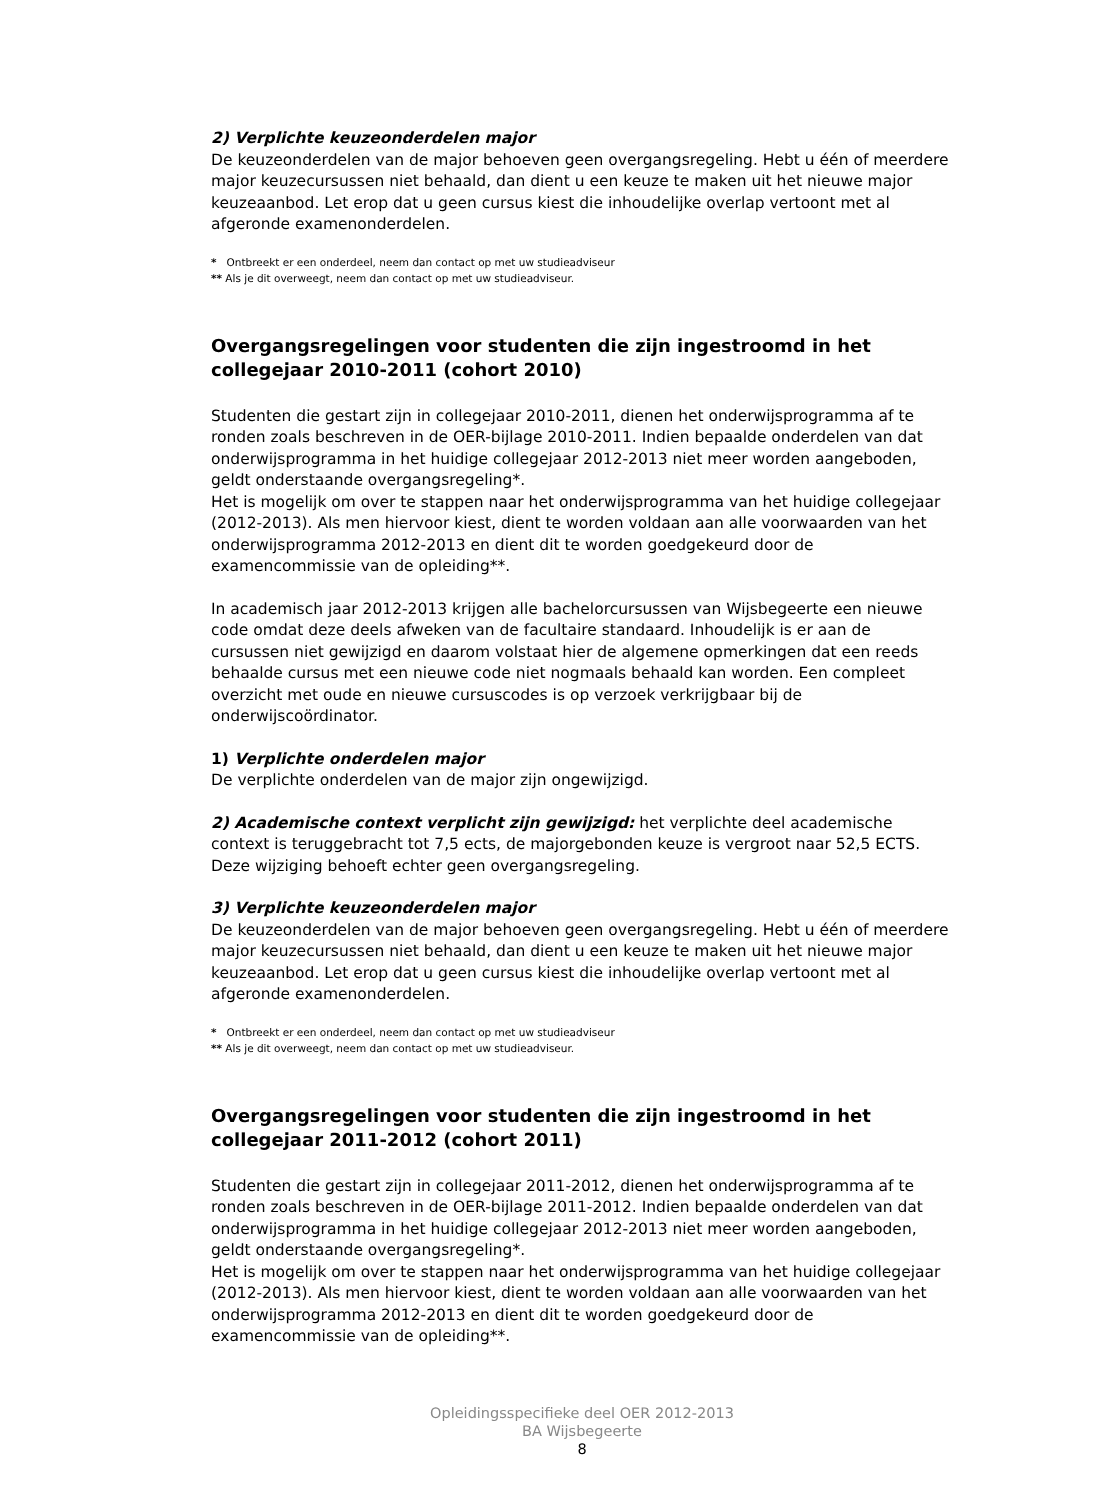2) Verplichte keuzeonderdelen major
De keuzeonderdelen van de major behoeven geen overgangsregeling. Hebt u één of meerdere major keuzecursussen niet behaald, dan dient u een keuze te maken uit het nieuwe major keuzeaanbod. Let erop dat u geen cursus kiest die inhoudelijke overlap vertoont met al afgeronde examenonderdelen.
* Ontbreekt er een onderdeel, neem dan contact op met uw studieadviseur
** Als je dit overweegt, neem dan contact op met uw studieadviseur.
Overgangsregelingen voor studenten die zijn ingestroomd in het collegejaar 2010-2011 (cohort 2010)
Studenten die gestart zijn in collegejaar 2010-2011, dienen het onderwijsprogramma af te ronden zoals beschreven in de OER-bijlage 2010-2011. Indien bepaalde onderdelen van dat onderwijsprogramma in het huidige collegejaar 2012-2013 niet meer worden aangeboden, geldt onderstaande overgangsregeling*.
Het is mogelijk om over te stappen naar het onderwijsprogramma van het huidige collegejaar (2012-2013). Als men hiervoor kiest, dient te worden voldaan aan alle voorwaarden van het onderwijsprogramma 2012-2013 en dient dit te worden goedgekeurd door de examencommissie van de opleiding**.
In academisch jaar 2012-2013 krijgen alle bachelorcursussen van Wijsbegeerte een nieuwe code omdat deze deels afweken van de facultaire standaard. Inhoudelijk is er aan de cursussen niet gewijzigd en daarom volstaat hier de algemene opmerkingen dat een reeds behaalde cursus met een nieuwe code niet nogmaals behaald kan worden. Een compleet overzicht met oude en nieuwe cursuscodes is op verzoek verkrijgbaar bij de onderwijscoördinator.
1) Verplichte onderdelen major
De verplichte onderdelen van de major zijn ongewijzigd.
2) Academische context verplicht zijn gewijzigd: het verplichte deel academische context is teruggebracht tot 7,5 ects, de majorgebonden keuze is vergroot naar 52,5 ECTS. Deze wijziging behoeft echter geen overgangsregeling.
3) Verplichte keuzeonderdelen major
De keuzeonderdelen van de major behoeven geen overgangsregeling. Hebt u één of meerdere major keuzecursussen niet behaald, dan dient u een keuze te maken uit het nieuwe major keuzeaanbod. Let erop dat u geen cursus kiest die inhoudelijke overlap vertoont met al afgeronde examenonderdelen.
* Ontbreekt er een onderdeel, neem dan contact op met uw studieadviseur
** Als je dit overweegt, neem dan contact op met uw studieadviseur.
Overgangsregelingen voor studenten die zijn ingestroomd in het collegejaar 2011-2012 (cohort 2011)
Studenten die gestart zijn in collegejaar 2011-2012, dienen het onderwijsprogramma af te ronden zoals beschreven in de OER-bijlage 2011-2012. Indien bepaalde onderdelen van dat onderwijsprogramma in het huidige collegejaar 2012-2013 niet meer worden aangeboden, geldt onderstaande overgangsregeling*.
Het is mogelijk om over te stappen naar het onderwijsprogramma van het huidige collegejaar (2012-2013). Als men hiervoor kiest, dient te worden voldaan aan alle voorwaarden van het onderwijsprogramma 2012-2013 en dient dit te worden goedgekeurd door de examencommissie van de opleiding**.
Opleidingsspecifieke deel OER 2012-2013
BA Wijsbegeerte
8